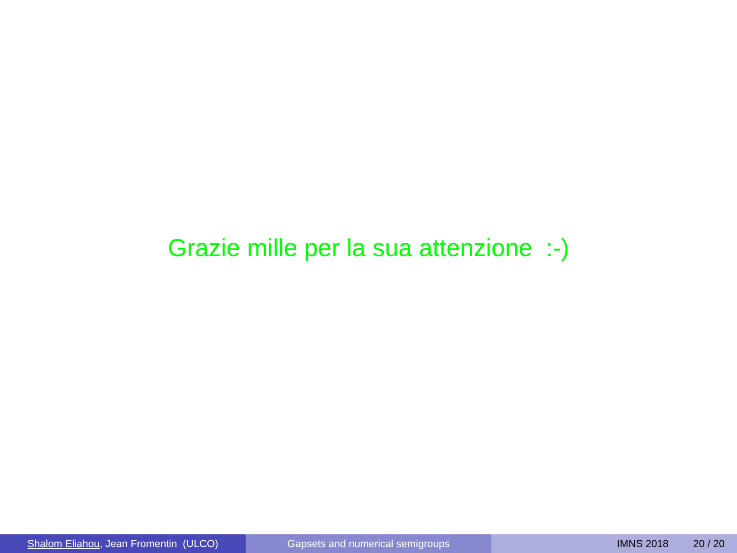Grazie mille per la sua attenzione :-)
Shalom Eliahou, Jean Fromentin (ULCO) Gapsets and numerical semigroups IMNS 2018 20 / 20